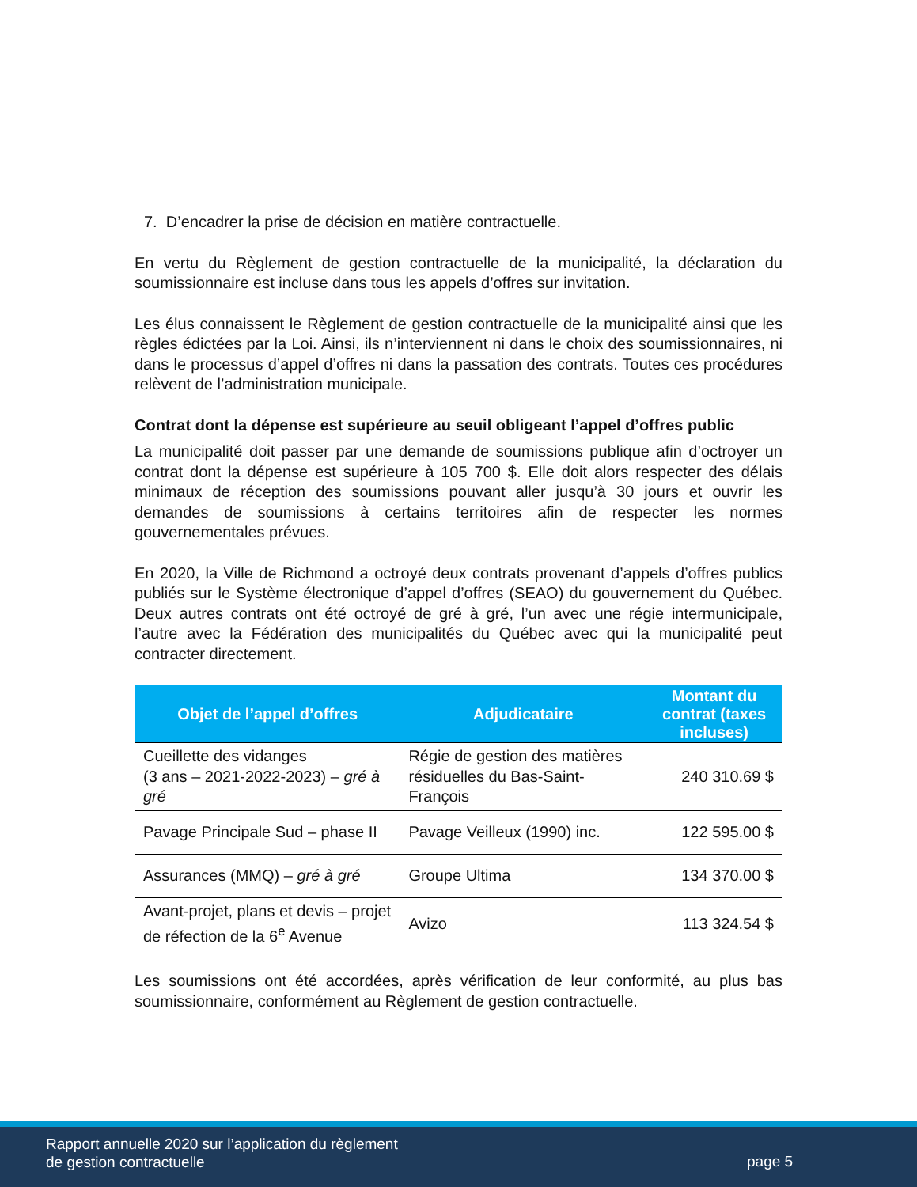7. D’encadrer la prise de décision en matière contractuelle.
En vertu du Règlement de gestion contractuelle de la municipalité, la déclaration du soumissionnaire est incluse dans tous les appels d’offres sur invitation.
Les élus connaissent le Règlement de gestion contractuelle de la municipalité ainsi que les règles édictées par la Loi. Ainsi, ils n’interviennent ni dans le choix des soumissionnaires, ni dans le processus d’appel d’offres ni dans la passation des contrats. Toutes ces procédures relèvent de l’administration municipale.
Contrat dont la dépense est supérieure au seuil obligeant l’appel d’offres public
La municipalité doit passer par une demande de soumissions publique afin d’octroyer un contrat dont la dépense est supérieure à 105 700 $. Elle doit alors respecter des délais minimaux de réception des soumissions pouvant aller jusqu’à 30 jours et ouvrir les demandes de soumissions à certains territoires afin de respecter les normes gouvernementales prévues.
En 2020, la Ville de Richmond a octroyé deux contrats provenant d’appels d’offres publics publiés sur le Système électronique d’appel d’offres (SEAO) du gouvernement du Québec. Deux autres contrats ont été octroyé de gré à gré, l’un avec une régie intermunicipale, l’autre avec la Fédération des municipalités du Québec avec qui la municipalité peut contracter directement.
| Objet de l’appel d’offres | Adjudicataire | Montant du contrat (taxes incluses) |
| --- | --- | --- |
| Cueillette des vidanges (3 ans – 2021-2022-2023) – gré à gré | Régie de gestion des matières résiduelles du Bas-Saint-François | 240 310.69 $ |
| Pavage Principale Sud – phase II | Pavage Veilleux (1990) inc. | 122 595.00 $ |
| Assurances (MMQ) – gré à gré | Groupe Ultima | 134 370.00 $ |
| Avant-projet, plans et devis – projet de réfection de la 6<sup>e</sup> Avenue | Avizo | 113 324.54 $ |
Les soumissions ont été accordées, après vérification de leur conformité, au plus bas soumissionnaire, conformément au Règlement de gestion contractuelle.
Rapport annuelle 2020 sur l’application du règlement
de gestion contractuelle
page 5